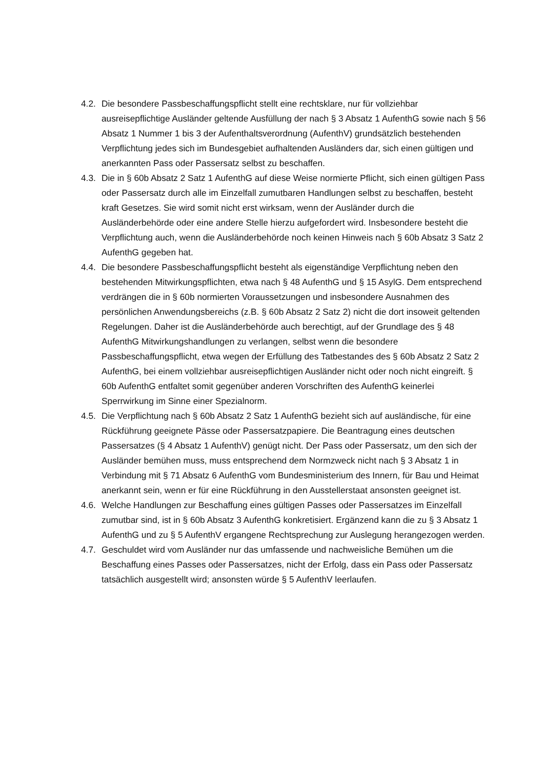4.2. Die besondere Passbeschaffungspflicht stellt eine rechtsklare, nur für vollziehbar ausreisepflichtige Ausländer geltende Ausfüllung der nach § 3 Absatz 1 AufenthG sowie nach § 56 Absatz 1 Nummer 1 bis 3 der Aufenthaltsverordnung (AufenthV) grundsätzlich bestehenden Verpflichtung jedes sich im Bundesgebiet aufhaltenden Ausländers dar, sich einen gültigen und anerkannten Pass oder Passersatz selbst zu beschaffen.
4.3. Die in § 60b Absatz 2 Satz 1 AufenthG auf diese Weise normierte Pflicht, sich einen gültigen Pass oder Passersatz durch alle im Einzelfall zumutbaren Handlungen selbst zu beschaffen, besteht kraft Gesetzes. Sie wird somit nicht erst wirksam, wenn der Ausländer durch die Ausländerbehörde oder eine andere Stelle hierzu aufgefordert wird. Insbesondere besteht die Verpflichtung auch, wenn die Ausländerbehörde noch keinen Hinweis nach § 60b Absatz 3 Satz 2 AufenthG gegeben hat.
4.4. Die besondere Passbeschaffungspflicht besteht als eigenständige Verpflichtung neben den bestehenden Mitwirkungspflichten, etwa nach § 48 AufenthG und § 15 AsylG. Dem entsprechend verdrängen die in § 60b normierten Voraussetzungen und insbesondere Ausnahmen des persönlichen Anwendungsbereichs (z.B. § 60b Absatz 2 Satz 2) nicht die dort insoweit geltenden Regelungen. Daher ist die Ausländerbehörde auch berechtigt, auf der Grundlage des § 48 AufenthG Mitwirkungshandlungen zu verlangen, selbst wenn die besondere Passbeschaffungspflicht, etwa wegen der Erfüllung des Tatbestandes des § 60b Absatz 2 Satz 2 AufenthG, bei einem vollziehbar ausreisepflichtigen Ausländer nicht oder noch nicht eingreift. § 60b AufenthG entfaltet somit gegenüber anderen Vorschriften des AufenthG keinerlei Sperrwirkung im Sinne einer Spezialnorm.
4.5. Die Verpflichtung nach § 60b Absatz 2 Satz 1 AufenthG bezieht sich auf ausländische, für eine Rückführung geeignete Pässe oder Passersatzpapiere. Die Beantragung eines deutschen Passersatzes (§ 4 Absatz 1 AufenthV) genügt nicht. Der Pass oder Passersatz, um den sich der Ausländer bemühen muss, muss entsprechend dem Normzweck nicht nach § 3 Absatz 1 in Verbindung mit § 71 Absatz 6 AufenthG vom Bundesministerium des Innern, für Bau und Heimat anerkannt sein, wenn er für eine Rückführung in den Ausstellerstaat ansonsten geeignet ist.
4.6. Welche Handlungen zur Beschaffung eines gültigen Passes oder Passersatzes im Einzelfall zumutbar sind, ist in § 60b Absatz 3 AufenthG konkretisiert. Ergänzend kann die zu § 3 Absatz 1 AufenthG und zu § 5 AufenthV ergangene Rechtsprechung zur Auslegung herangezogen werden.
4.7. Geschuldet wird vom Ausländer nur das umfassende und nachweisliche Bemühen um die Beschaffung eines Passes oder Passersatzes, nicht der Erfolg, dass ein Pass oder Passersatz tatsächlich ausgestellt wird; ansonsten würde § 5 AufenthV leerlaufen.